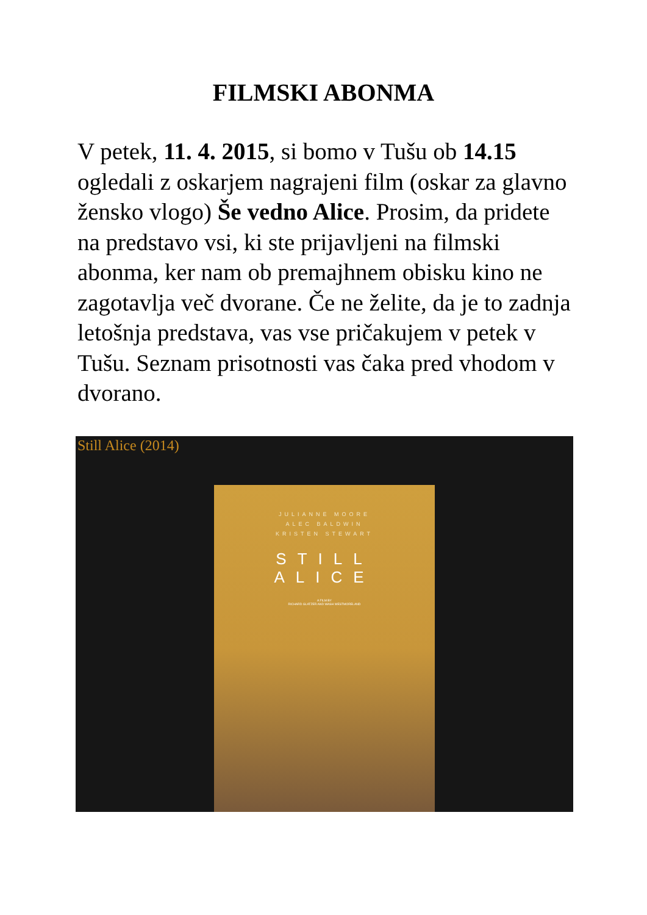FILMSKI ABONMA
V petek, 11. 4. 2015, si bomo v Tušu ob 14.15 ogledali z oskarjem nagrajeni film (oskar za glavno žensko vlogo) Še vedno Alice. Prosim, da pridete na predstavo vsi, ki ste prijavljeni na filmski abonma, ker nam ob premajhnem obisku kino ne zagotavlja več dvorane. Če ne želite, da je to zadnja letošnja predstava, vas vse pričakujem v petek v Tušu. Seznam prisotnosti vas čaka pred vhodom v dvorano.
Still Alice (2014)
JULIANNE MOORE
ALEC BALDWIN
KRISTEN STEWART
STILL
ALICE
A FILM BY
RICHARD GLATZER AND WASH WESTMORELAND